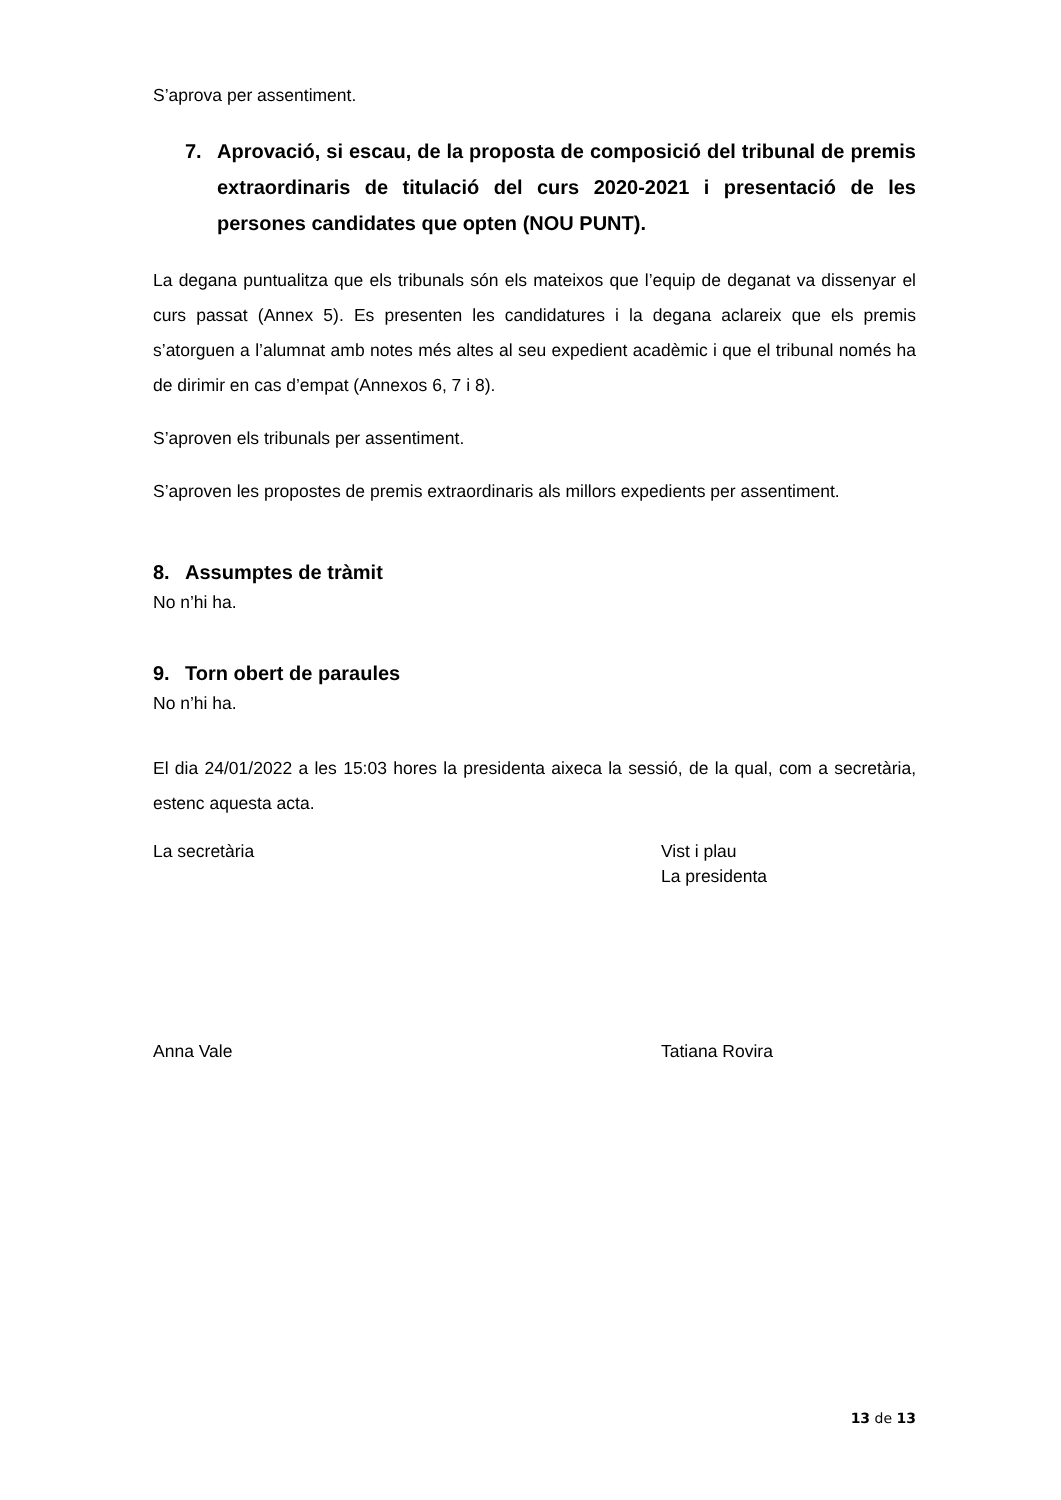S’aprova per assentiment.
7. Aprovació, si escau, de la proposta de composició del tribunal de premis extraordinaris de titulació del curs 2020-2021 i presentació de les persones candidates que opten (NOU PUNT).
La degana puntualitza que els tribunals són els mateixos que l’equip de deganat va dissenyar el curs passat (Annex 5). Es presenten les candidatures i la degana aclareix que els premis s’atorguen a l’alumnat amb notes més altes al seu expedient acadèmic i que el tribunal només ha de dirimir en cas d’empat (Annexos 6, 7 i 8).
S’aproven els tribunals per assentiment.
S’aproven les propostes de premis extraordinaris als millors expedients per assentiment.
8. Assumptes de tràmit
No n’hi ha.
9. Torn obert de paraules
No n’hi ha.
El dia 24/01/2022 a les 15:03 hores la presidenta aixeca la sessió, de la qual, com a secretària, estenc aquesta acta.
La secretària Vist i plau
La presidenta
Anna Vale Tatiana Rovira
13 de 13